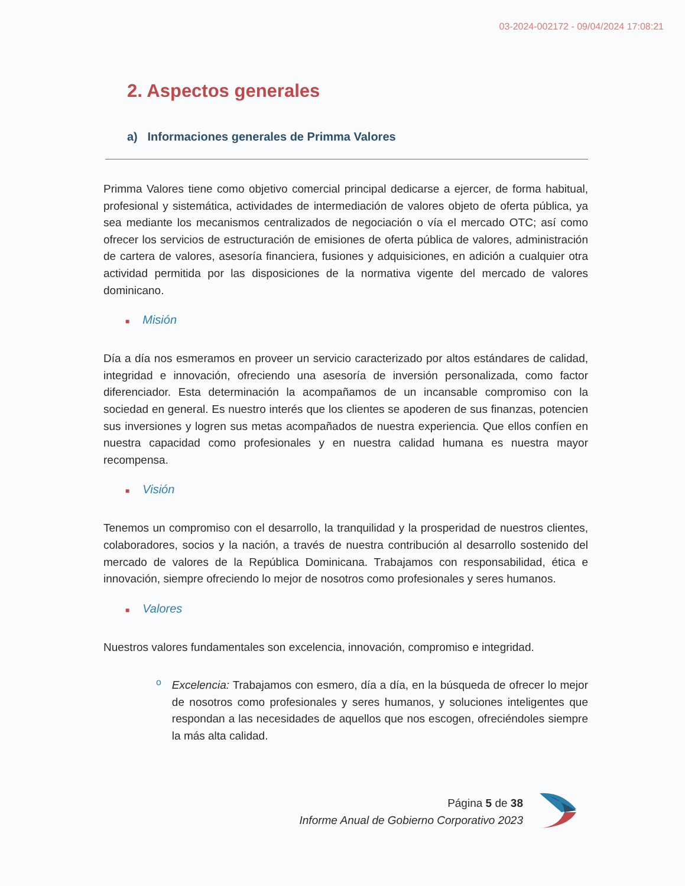03-2024-002172 - 09/04/2024 17:08:21
2. Aspectos generales
a) Informaciones generales de Primma Valores
Primma Valores tiene como objetivo comercial principal dedicarse a ejercer, de forma habitual, profesional y sistemática, actividades de intermediación de valores objeto de oferta pública, ya sea mediante los mecanismos centralizados de negociación o vía el mercado OTC; así como ofrecer los servicios de estructuración de emisiones de oferta pública de valores, administración de cartera de valores, asesoría financiera, fusiones y adquisiciones, en adición a cualquier otra actividad permitida por las disposiciones de la normativa vigente del mercado de valores dominicano.
■ Misión
Día a día nos esmeramos en proveer un servicio caracterizado por altos estándares de calidad, integridad e innovación, ofreciendo una asesoría de inversión personalizada, como factor diferenciador. Esta determinación la acompañamos de un incansable compromiso con la sociedad en general. Es nuestro interés que los clientes se apoderen de sus finanzas, potencien sus inversiones y logren sus metas acompañados de nuestra experiencia. Que ellos confíen en nuestra capacidad como profesionales y en nuestra calidad humana es nuestra mayor recompensa.
■ Visión
Tenemos un compromiso con el desarrollo, la tranquilidad y la prosperidad de nuestros clientes, colaboradores, socios y la nación, a través de nuestra contribución al desarrollo sostenido del mercado de valores de la República Dominicana. Trabajamos con responsabilidad, ética e innovación, siempre ofreciendo lo mejor de nosotros como profesionales y seres humanos.
■ Valores
Nuestros valores fundamentales son excelencia, innovación, compromiso e integridad.
o
Excelencia: Trabajamos con esmero, día a día, en la búsqueda de ofrecer lo mejor de nosotros como profesionales y seres humanos, y soluciones inteligentes que respondan a las necesidades de aquellos que nos escogen, ofreciéndoles siempre la más alta calidad.
Página 5 de 38
Informe Anual de Gobierno Corporativo 2023